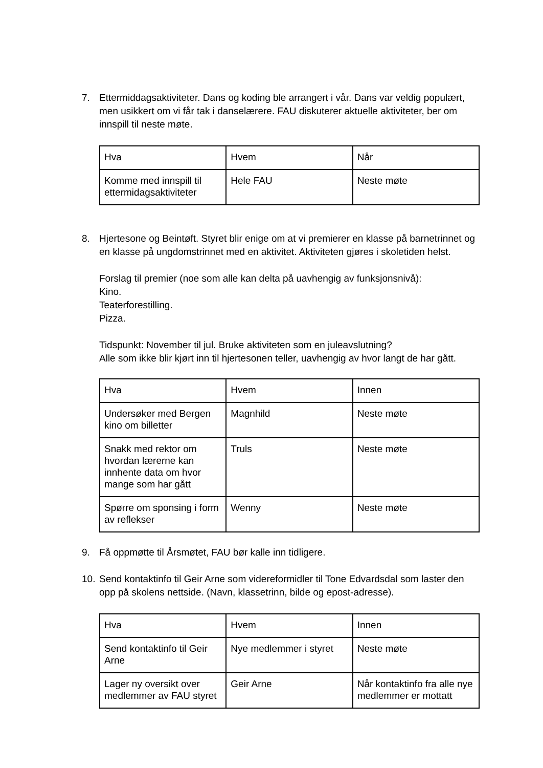7. Ettermiddagsaktiviteter. Dans og koding ble arrangert i vår. Dans var veldig populært, men usikkert om vi får tak i danselærere. FAU diskuterer aktuelle aktiviteter, ber om innspill til neste møte.
| Hva | Hvem | Når |
| Komme med innspill til ettermidagsaktiviteter | Hele FAU | Neste møte |
8. Hjertesone og Beintøft. Styret blir enige om at vi premierer en klasse på barnetrinnet og en klasse på ungdomstrinnet med en aktivitet. Aktiviteten gjøres i skoletiden helst.
Forslag til premier (noe som alle kan delta på uavhengig av funksjonsnivå):
Kino.
Teaterforestilling.
Pizza.
Tidspunkt: November til jul. Bruke aktiviteten som en juleavslutning?
Alle som ikke blir kjørt inn til hjertesonen teller, uavhengig av hvor langt de har gått.
| Hva | Hvem | Innen |
| Undersøker med Bergen kino om billetter | Magnhild | Neste møte |
| Snakk med rektor om hvordan lærerne kan innhente data om hvor mange som har gått | Truls | Neste møte |
| Spørre om sponsing i form av reflekser | Wenny | Neste møte |
9. Få oppmøtte til Årsmøtet, FAU bør kalle inn tidligere.
10.
Send kontaktinfo til Geir Arne som videreformidler til Tone Edvardsdal som laster den opp på skolens nettside. (Navn, klassetrinn, bilde og epost-adresse).
| Hva | Hvem | Innen |
| Send kontaktinfo til Geir Arne | Nye medlemmer i styret | Neste møte |
| Lager ny oversikt over medlemmer av FAU styret | Geir Arne | Når kontaktinfo fra alle nye medlemmer er mottatt |